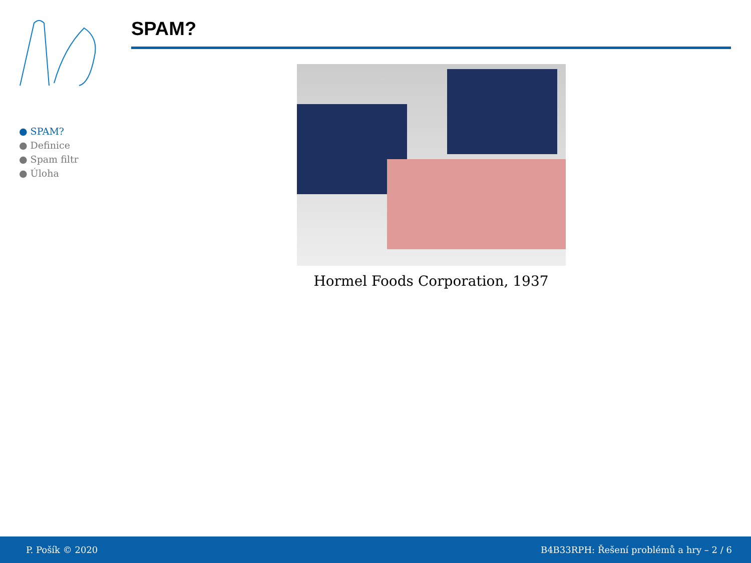● SPAM?
● Definice
● Spam filtr
● Úloha
SPAM?
Hormel Foods Corporation, 1937
P. Pošík © 2020 B4B33RPH: Řešení problémů a hry – 2 / 6